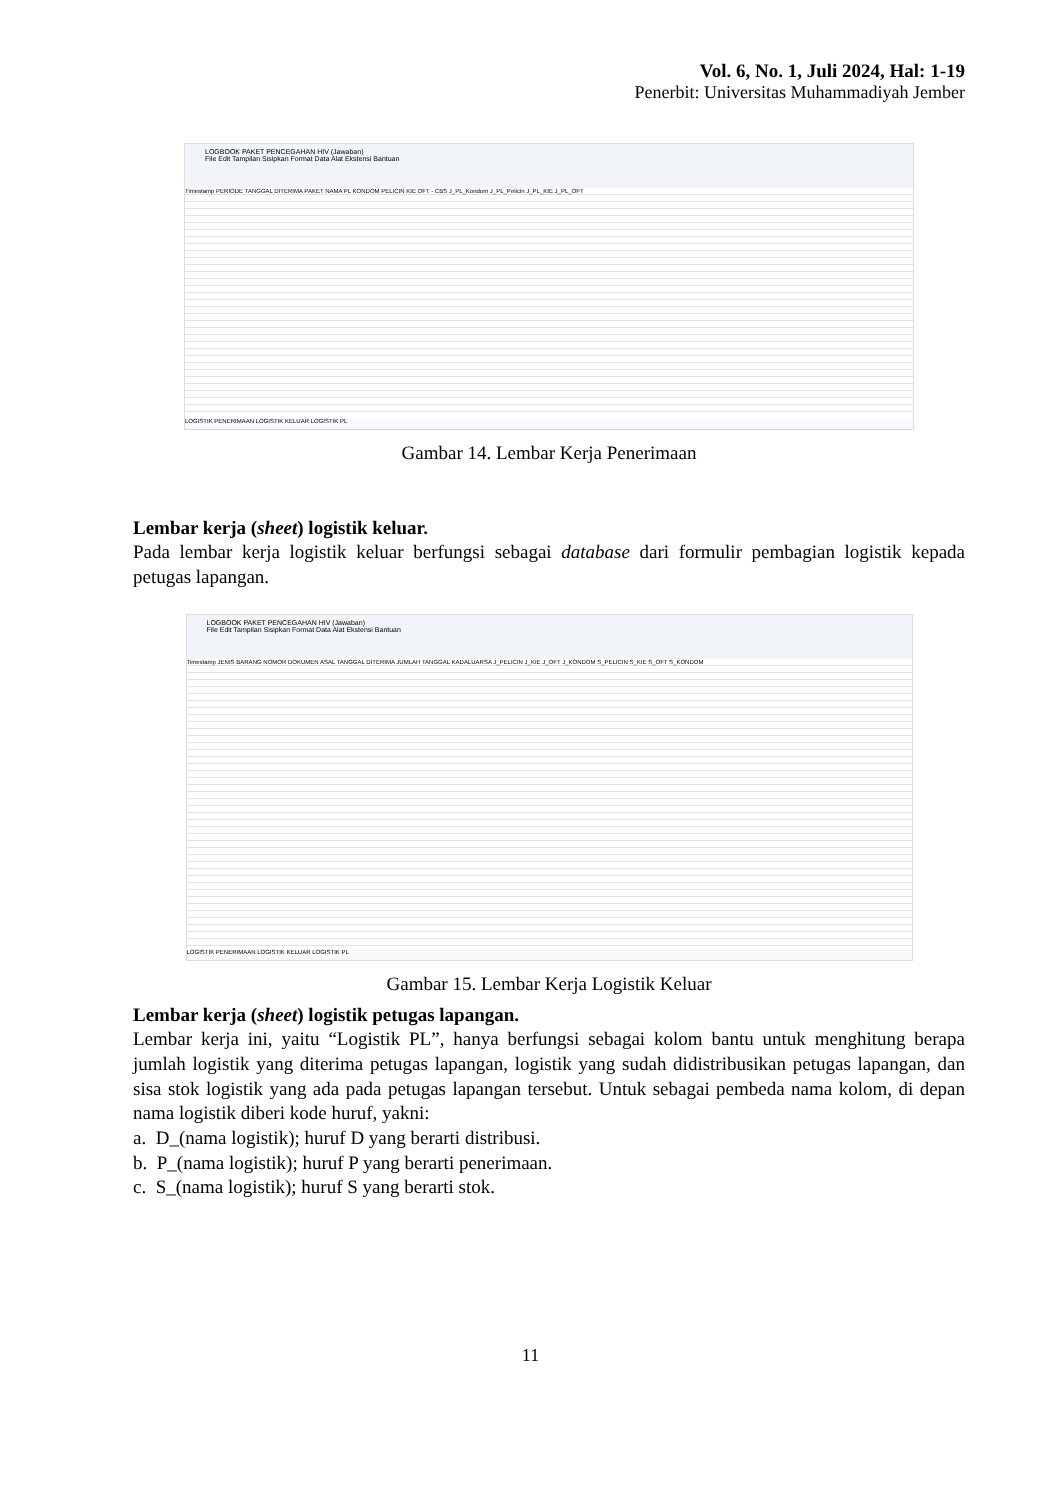Vol. 6, No. 1, Juli 2024, Hal: 1-19
Penerbit: Universitas Muhammadiyah Jember
LOGBOOK PAKET PENCEGAHAN HIV (Jawaban)
File Edit Tampilan Sisipkan Format Data Alat Ekstensi Bantuan
Timestamp PERIODE TANGGAL DITERIMA PAKET NAMA PL KONDOM PELICIN KIE OFT - CBS J_PL_Kondom J_PL_Pelicin J_PL_KIE J_PL_OFT
LOGISTIK PENERIMAAN LOGISTIK KELUAR LOGISTIK PL
Gambar 14. Lembar Kerja Penerimaan
Lembar kerja (sheet) logistik keluar.
Pada lembar kerja logistik keluar berfungsi sebagai database dari formulir pembagian logistik kepada petugas lapangan.
LOGBOOK PAKET PENCEGAHAN HIV (Jawaban)
File Edit Tampilan Sisipkan Format Data Alat Ekstensi Bantuan
Timestamp JENIS BARANG NOMOR DOKUMEN ASAL TANGGAL DITERIMA JUMLAH TANGGAL KADALUARSA J_PELICIN J_KIE J_OFT J_KONDOM S_PELICIN S_KIE S_OFT S_KONDOM
LOGISTIK PENERIMAAN LOGISTIK KELUAR LOGISTIK PL
Gambar 15. Lembar Kerja Logistik Keluar
Lembar kerja (sheet) logistik petugas lapangan.
Lembar kerja ini, yaitu “Logistik PL”, hanya berfungsi sebagai kolom bantu untuk menghitung berapa jumlah logistik yang diterima petugas lapangan, logistik yang sudah didistribusikan petugas lapangan, dan sisa stok logistik yang ada pada petugas lapangan tersebut. Untuk sebagai pembeda nama kolom, di depan nama logistik diberi kode huruf, yakni:
a. D_(nama logistik); huruf D yang berarti distribusi.
b. P_(nama logistik); huruf P yang berarti penerimaan.
c. S_(nama logistik); huruf S yang berarti stok.
11